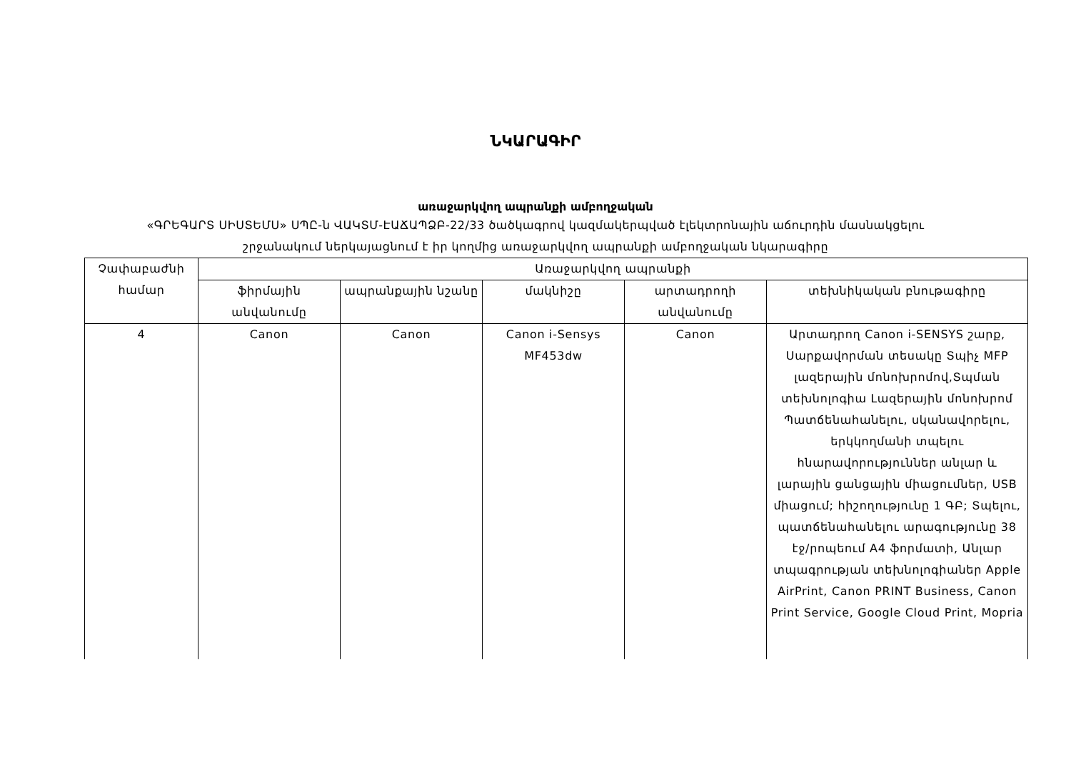ՆԿԱՐԱԳԻՐ
առաջարկվող ապրանքի ամբողջական
«ԳՐԵԳԱՐՏ ՍԻՍՏԵՄՍ» ՍՊԸ-ն ՎԱԿՏՄ-ԷԱՃԱՊՁԲ-22/33 ծածկագրով կազմակերպված էլեկտրոնային աճուրդին մասնակցելու
շրջանակում ներկայացնում է իր կողմից առաջարկվող ապրանքի ամբողջական նկարագիրը
| Չափաբաժնի համար | Առաջարկվող ապրանքի | | | | |
| --- | --- | --- | --- | --- | --- |
| | ֆիրմային անվանումը | ապրանքային նշանը | մակնիշը | արտադրողի անվանումը | տեխնիկական բնութագիրը |
| 4 | Canon | Canon | Canon i-Sensys MF453dw | Canon | Արտադրող Canon i-SENSYS շարք, Սարքավորման տեսակը Տպիչ MFP լազերային մոնոխրոմով,Տպման տեխնոլոգիա Լազերային մոնոխրոմ Պատճենահանելու, սկանավորելու, երկկողմանի տպելու հնարավորություններ անլար և լարային ցանցային միացումներ, USB միացում; հիշողությունը 1 ԳԲ; Տպելու, պատճենահանելու արագությունը 38 էջ/րոպեում A4 ֆորմատի, Անլար տպագրության տեխնոլոգիաներ Apple AirPrint, Canon PRINT Business, Canon Print Service, Google Cloud Print, Mopria |